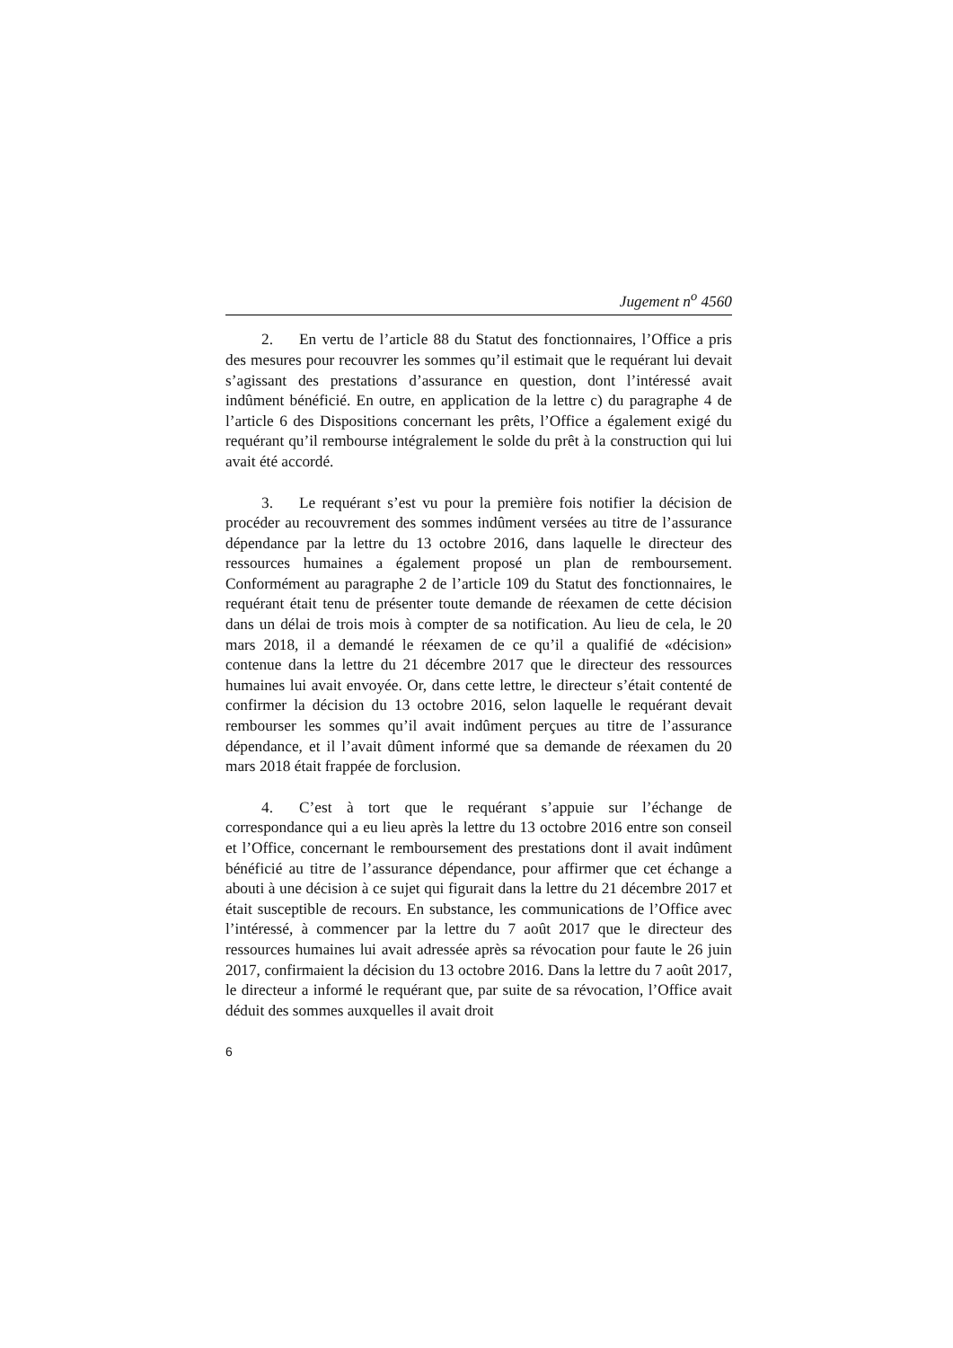Jugement n<sup>o</sup> 4560
2. En vertu de l’article 88 du Statut des fonctionnaires, l’Office a pris des mesures pour recouvrer les sommes qu’il estimait que le requérant lui devait s’agissant des prestations d’assurance en question, dont l’intéressé avait indûment bénéficié. En outre, en application de la lettre c) du paragraphe 4 de l’article 6 des Dispositions concernant les prêts, l’Office a également exigé du requérant qu’il rembourse intégralement le solde du prêt à la construction qui lui avait été accordé.
3. Le requérant s’est vu pour la première fois notifier la décision de procéder au recouvrement des sommes indûment versées au titre de l’assurance dépendance par la lettre du 13 octobre 2016, dans laquelle le directeur des ressources humaines a également proposé un plan de remboursement. Conformément au paragraphe 2 de l’article 109 du Statut des fonctionnaires, le requérant était tenu de présenter toute demande de réexamen de cette décision dans un délai de trois mois à compter de sa notification. Au lieu de cela, le 20 mars 2018, il a demandé le réexamen de ce qu’il a qualifié de «décision» contenue dans la lettre du 21 décembre 2017 que le directeur des ressources humaines lui avait envoyée. Or, dans cette lettre, le directeur s’était contenté de confirmer la décision du 13 octobre 2016, selon laquelle le requérant devait rembourser les sommes qu’il avait indûment perçues au titre de l’assurance dépendance, et il l’avait dûment informé que sa demande de réexamen du 20 mars 2018 était frappée de forclusion.
4. C’est à tort que le requérant s’appuie sur l’échange de correspondance qui a eu lieu après la lettre du 13 octobre 2016 entre son conseil et l’Office, concernant le remboursement des prestations dont il avait indûment bénéficié au titre de l’assurance dépendance, pour affirmer que cet échange a abouti à une décision à ce sujet qui figurait dans la lettre du 21 décembre 2017 et était susceptible de recours. En substance, les communications de l’Office avec l’intéressé, à commencer par la lettre du 7 août 2017 que le directeur des ressources humaines lui avait adressée après sa révocation pour faute le 26 juin 2017, confirmaient la décision du 13 octobre 2016. Dans la lettre du 7 août 2017, le directeur a informé le requérant que, par suite de sa révocation, l’Office avait déduit des sommes auxquelles il avait droit
6